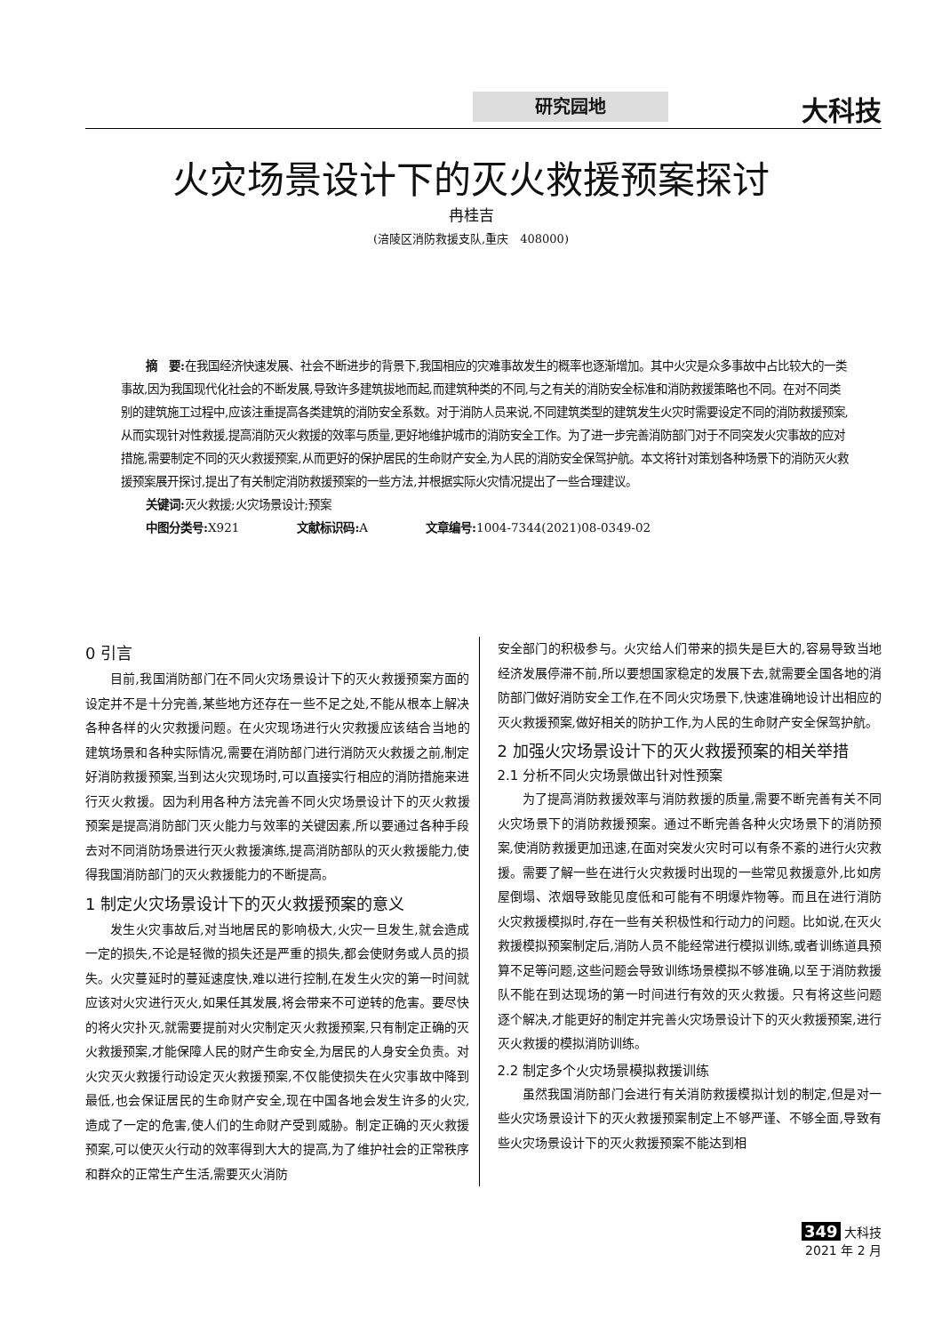研究园地 大科技
火灾场景设计下的灭火救援预案探讨
冉桂吉
(涪陵区消防救援支队,重庆　408000)
摘　要: 在我国经济快速发展、社会不断进步的背景下,我国相应的灾难事故发生的概率也逐渐增加。其中火灾是众多事故中占比较大的一类事故,因为我国现代化社会的不断发展,导致许多建筑拔地而起,而建筑种类的不同,与之有关的消防安全标准和消防救援策略也不同。在对不同类别的建筑施工过程中,应该注重提高各类建筑的消防安全系数。对于消防人员来说,不同建筑类型的建筑发生火灾时需要设定不同的消防救援预案,从而实现针对性救援,提高消防灭火救援的效率与质量,更好地维护城市的消防安全工作。为了进一步完善消防部门对于不同突发火灾事故的应对措施,需要制定不同的灭火救援预案,从而更好的保护居民的生命财产安全,为人民的消防安全保驾护航。本文将针对策划各种场景下的消防灭火救援预案展开探讨,提出了有关制定消防救援预案的一些方法,并根据实际火灾情况提出了一些合理建议。
关键词: 灭火救援;火灾场景设计;预案
中图分类号: X921　　　　　文献标识码: A　　　　　文章编号: 1004-7344(2021)08-0349-02
0 引言
目前,我国消防部门在不同火灾场景设计下的灭火救援预案方面的设定并不是十分完善,某些地方还存在一些不足之处,不能从根本上解决各种各样的火灾救援问题。在火灾现场进行火灾救援应该结合当地的建筑场景和各种实际情况,需要在消防部门进行消防灭火救援之前,制定好消防救援预案,当到达火灾现场时,可以直接实行相应的消防措施来进行灭火救援。因为利用各种方法完善不同火灾场景设计下的灭火救援预案是提高消防部门灭火能力与效率的关键因素,所以要通过各种手段去对不同消防场景进行灭火救援演练,提高消防部队的灭火救援能力,使得我国消防部门的灭火救援能力的不断提高。
1 制定火灾场景设计下的灭火救援预案的意义
发生火灾事故后,对当地居民的影响极大,火灾一旦发生,就会造成一定的损失,不论是轻微的损失还是严重的损失,都会使财务或人员的损失。火灾蔓延时的蔓延速度快,难以进行控制,在发生火灾的第一时间就应该对火灾进行灭火,如果任其发展,将会带来不可逆转的危害。要尽快的将火灾扑灭,就需要提前对火灾制定灭火救援预案,只有制定正确的灭火救援预案,才能保障人民的财产生命安全,为居民的人身安全负责。对火灾灭火救援行动设定灭火救援预案,不仅能使损失在火灾事故中降到最低,也会保证居民的生命财产安全,现在中国各地会发生许多的火灾,造成了一定的危害,使人们的生命财产受到威胁。制定正确的灭火救援预案,可以使灭火行动的效率得到大大的提高,为了维护社会的正常秩序和群众的正常生产生活,需要灭火消防
安全部门的积极参与。火灾给人们带来的损失是巨大的,容易导致当地经济发展停滞不前,所以要想国家稳定的发展下去,就需要全国各地的消防部门做好消防安全工作,在不同火灾场景下,快速准确地设计出相应的灭火救援预案,做好相关的防护工作,为人民的生命财产安全保驾护航。
2 加强火灾场景设计下的灭火救援预案的相关举措
2.1 分析不同火灾场景做出针对性预案
为了提高消防救援效率与消防救援的质量,需要不断完善有关不同火灾场景下的消防救援预案。通过不断完善各种火灾场景下的消防预案,使消防救援更加迅速,在面对突发火灾时可以有条不紊的进行火灾救援。需要了解一些在进行火灾救援时出现的一些常见救援意外,比如房屋倒塌、浓烟导致能见度低和可能有不明爆炸物等。而且在进行消防火灾救援模拟时,存在一些有关积极性和行动力的问题。比如说,在灭火救援模拟预案制定后,消防人员不能经常进行模拟训练,或者训练道具预算不足等问题,这些问题会导致训练场景模拟不够准确,以至于消防救援队不能在到达现场的第一时间进行有效的灭火救援。只有将这些问题逐个解决,才能更好的制定并完善火灾场景设计下的灭火救援预案,进行灭火救援的模拟消防训练。
2.2 制定多个火灾场景模拟救援训练
虽然我国消防部门会进行有关消防救援模拟计划的制定,但是对一些火灾场景设计下的灭火救援预案制定上不够严谨、不够全面,导致有些火灾场景设计下的灭火救援预案不能达到相
349 大科技
2021 年 2 月